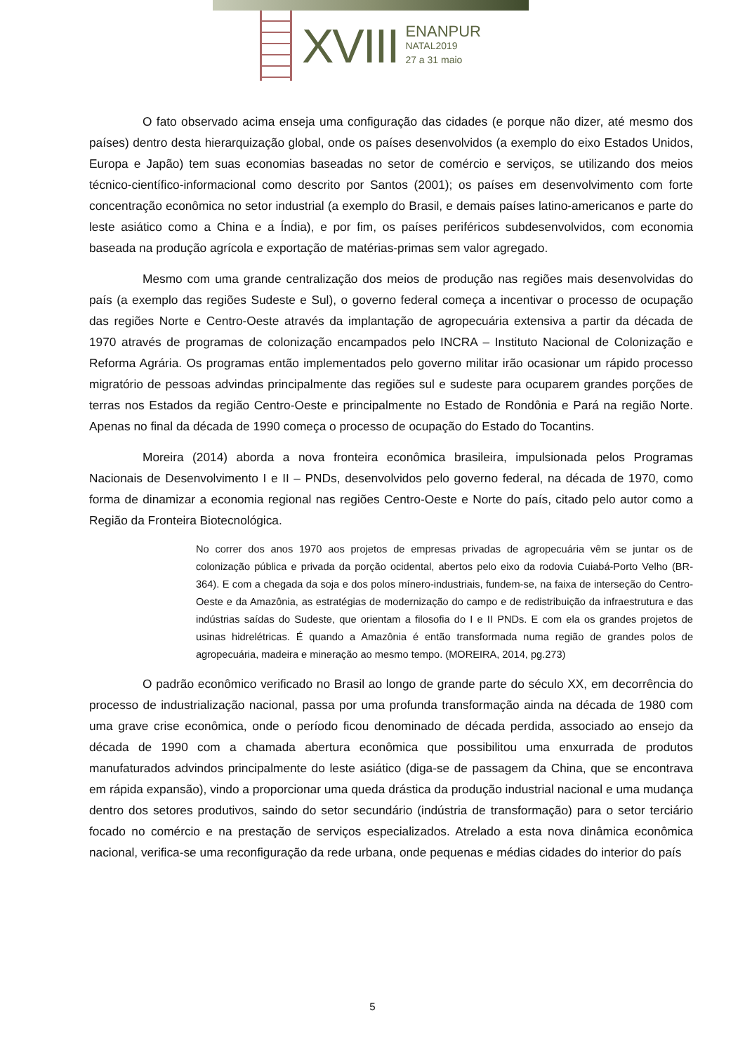XVIII
ENANPUR
NATAL2019
27 a 31 maio
O fato observado acima enseja uma configuração das cidades (e porque não dizer, até mesmo dos países) dentro desta hierarquização global, onde os países desenvolvidos (a exemplo do eixo Estados Unidos, Europa e Japão) tem suas economias baseadas no setor de comércio e serviços, se utilizando dos meios técnico-científico-informacional como descrito por Santos (2001); os países em desenvolvimento com forte concentração econômica no setor industrial (a exemplo do Brasil, e demais países latino-americanos e parte do leste asiático como a China e a Índia), e por fim, os países periféricos subdesenvolvidos, com economia baseada na produção agrícola e exportação de matérias-primas sem valor agregado.
Mesmo com uma grande centralização dos meios de produção nas regiões mais desenvolvidas do país (a exemplo das regiões Sudeste e Sul), o governo federal começa a incentivar o processo de ocupação das regiões Norte e Centro-Oeste através da implantação de agropecuária extensiva a partir da década de 1970 através de programas de colonização encampados pelo INCRA – Instituto Nacional de Colonização e Reforma Agrária. Os programas então implementados pelo governo militar irão ocasionar um rápido processo migratório de pessoas advindas principalmente das regiões sul e sudeste para ocuparem grandes porções de terras nos Estados da região Centro-Oeste e principalmente no Estado de Rondônia e Pará na região Norte. Apenas no final da década de 1990 começa o processo de ocupação do Estado do Tocantins.
Moreira (2014) aborda a nova fronteira econômica brasileira, impulsionada pelos Programas Nacionais de Desenvolvimento I e II – PNDs, desenvolvidos pelo governo federal, na década de 1970, como forma de dinamizar a economia regional nas regiões Centro-Oeste e Norte do país, citado pelo autor como a Região da Fronteira Biotecnológica.
No correr dos anos 1970 aos projetos de empresas privadas de agropecuária vêm se juntar os de colonização pública e privada da porção ocidental, abertos pelo eixo da rodovia Cuiabá-Porto Velho (BR-364). E com a chegada da soja e dos polos mínero-industriais, fundem-se, na faixa de interseção do Centro-Oeste e da Amazônia, as estratégias de modernização do campo e de redistribuição da infraestrutura e das indústrias saídas do Sudeste, que orientam a filosofia do I e II PNDs. E com ela os grandes projetos de usinas hidrelétricas. É quando a Amazônia é então transformada numa região de grandes polos de agropecuária, madeira e mineração ao mesmo tempo. (MOREIRA, 2014, pg.273)
O padrão econômico verificado no Brasil ao longo de grande parte do século XX, em decorrência do processo de industrialização nacional, passa por uma profunda transformação ainda na década de 1980 com uma grave crise econômica, onde o período ficou denominado de década perdida, associado ao ensejo da década de 1990 com a chamada abertura econômica que possibilitou uma enxurrada de produtos manufaturados advindos principalmente do leste asiático (diga-se de passagem da China, que se encontrava em rápida expansão), vindo a proporcionar uma queda drástica da produção industrial nacional e uma mudança dentro dos setores produtivos, saindo do setor secundário (indústria de transformação) para o setor terciário focado no comércio e na prestação de serviços especializados. Atrelado a esta nova dinâmica econômica nacional, verifica-se uma reconfiguração da rede urbana, onde pequenas e médias cidades do interior do país
5